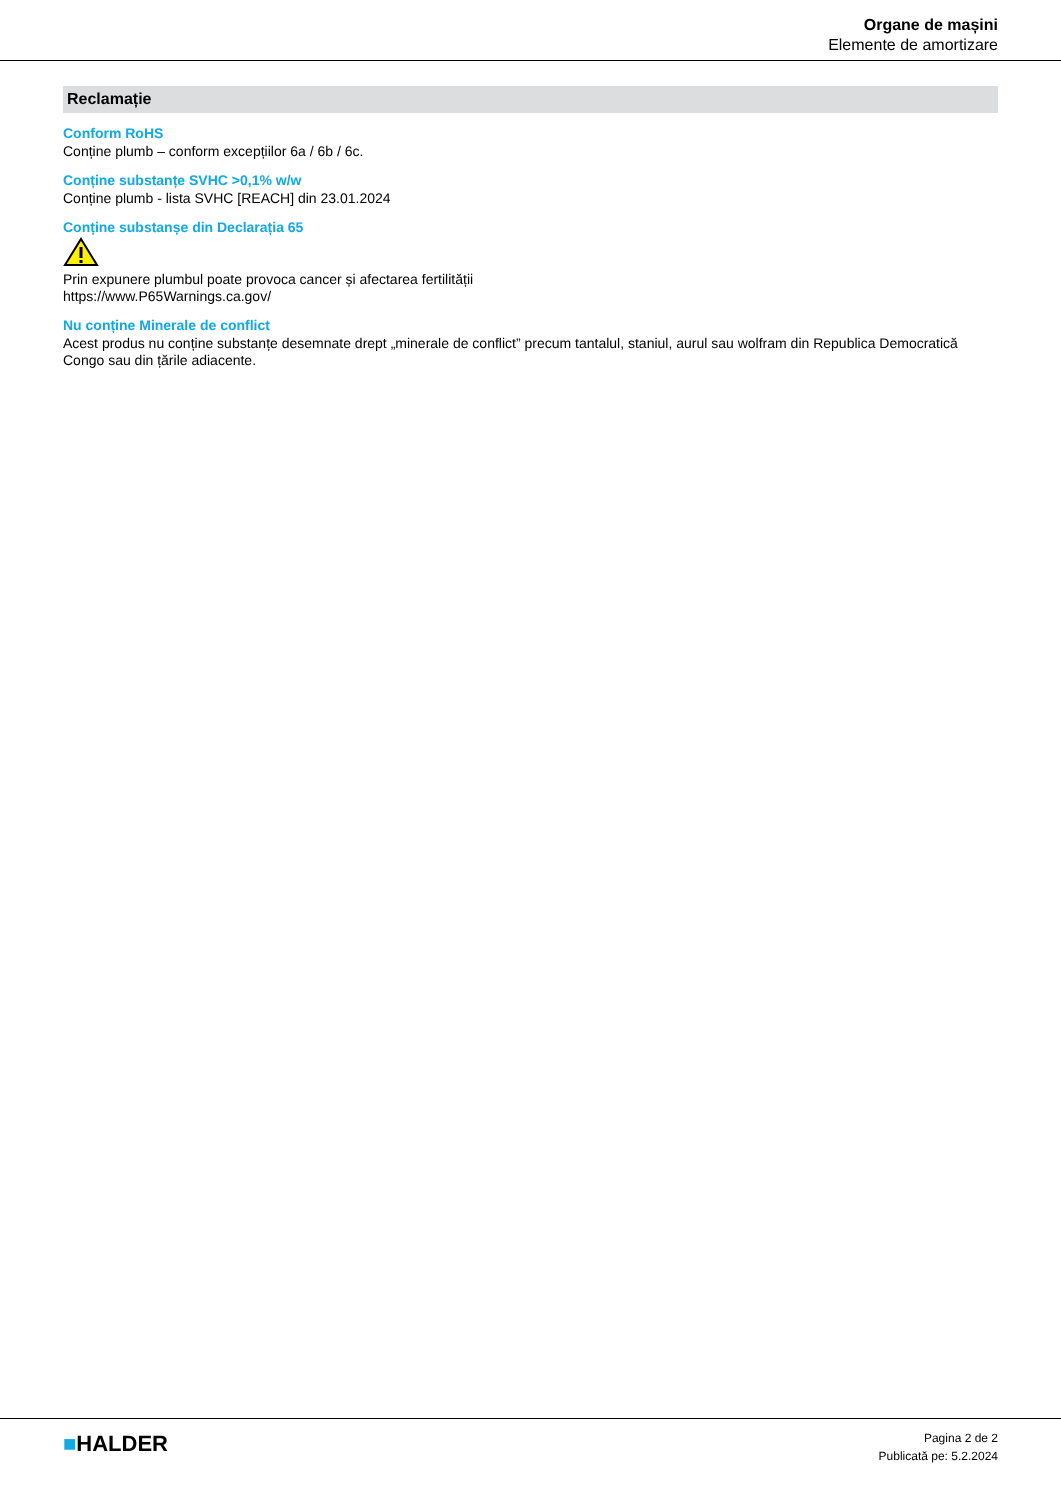Organe de mașini
Elemente de amortizare
Reclamație
Conform RoHS
Conține plumb – conform excepțiilor 6a / 6b / 6c.
Conține substanțe SVHC >0,1% w/w
Conține plumb - lista SVHC [REACH] din 23.01.2024
Conține substanșe din Declarația 65
Prin expunere plumbul poate provoca cancer și afectarea fertilității
https://www.P65Warnings.ca.gov/
Nu conține Minerale de conflict
Acest produs nu conține substanțe desemnate drept „minerale de conflict” precum tantalul, staniul, aurul sau wolfram din Republica Democratică Congo sau din țările adiacente.
■HALDER
Pagina 2 de 2
Publicată pe: 5.2.2024